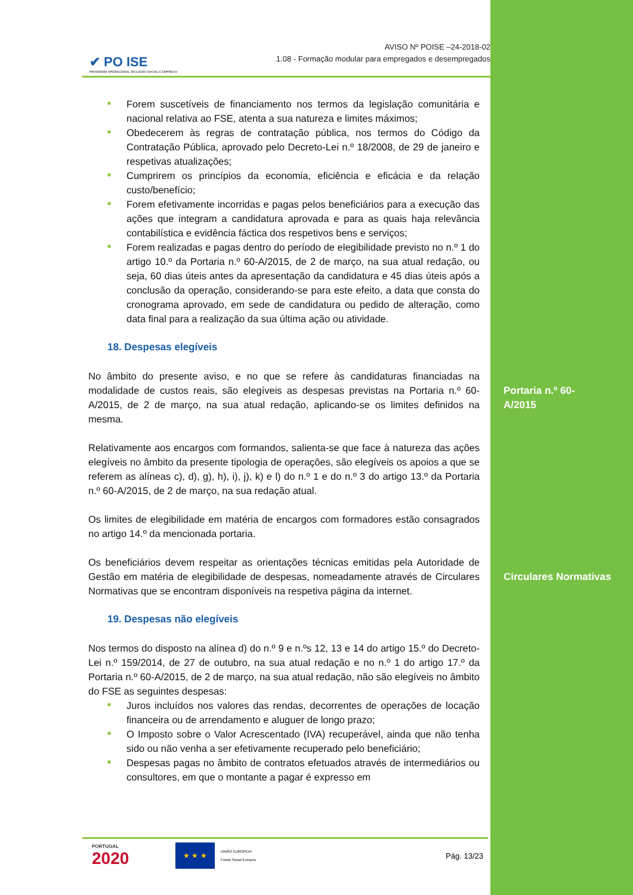✔ PO ISE
PROGRAMA OPERACIONAL INCLUSÃO SOCIAL E EMPREGO
AVISO Nº POISE –24-2018-02
1.08 - Formação modular para empregados e desempregados
■ Forem suscetíveis de financiamento nos termos da legislação comunitária e nacional relativa ao FSE, atenta a sua natureza e limites máximos;
■ Obedecerem às regras de contratação pública, nos termos do Código da Contratação Pública, aprovado pelo Decreto-Lei n.º 18/2008, de 29 de janeiro e respetivas atualizações;
■ Cumprirem os princípios da economia, eficiência e eficácia e da relação custo/benefício;
■ Forem efetivamente incorridas e pagas pelos beneficiários para a execução das ações que integram a candidatura aprovada e para as quais haja relevância contabilística e evidência fáctica dos respetivos bens e serviços;
■ Forem realizadas e pagas dentro do período de elegibilidade previsto no n.º 1 do artigo 10.º da Portaria n.º 60-A/2015, de 2 de março, na sua atual redação, ou seja, 60 dias úteis antes da apresentação da candidatura e 45 dias úteis após a conclusão da operação, considerando-se para este efeito, a data que consta do cronograma aprovado, em sede de candidatura ou pedido de alteração, como data final para a realização da sua última ação ou atividade.
18. Despesas elegíveis
No âmbito do presente aviso, e no que se refere às candidaturas financiadas na modalidade de custos reais, são elegíveis as despesas previstas na Portaria n.º 60-A/2015, de 2 de março, na sua atual redação, aplicando-se os limites definidos na mesma.
Relativamente aos encargos com formandos, salienta-se que face à natureza das ações elegíveis no âmbito da presente tipologia de operações, são elegíveis os apoios a que se referem as alíneas c), d), g), h), i), j), k) e l) do n.º 1 e do n.º 3 do artigo 13.º da Portaria n.º 60-A/2015, de 2 de março, na sua redação atual.
Os limites de elegibilidade em matéria de encargos com formadores estão consagrados no artigo 14.º da mencionada portaria.
Os beneficiários devem respeitar as orientações técnicas emitidas pela Autoridade de Gestão em matéria de elegibilidade de despesas, nomeadamente através de Circulares Normativas que se encontram disponíveis na respetiva página da internet.
19. Despesas não elegíveis
Nos termos do disposto na alínea d) do n.º 9 e n.ºs 12, 13 e 14 do artigo 15.º do Decreto-Lei n.º 159/2014, de 27 de outubro, na sua atual redação e no n.º 1 do artigo 17.º da Portaria n.º 60-A/2015, de 2 de março, na sua atual redação, não são elegíveis no âmbito do FSE as seguintes despesas:
■ Juros incluídos nos valores das rendas, decorrentes de operações de locação financeira ou de arrendamento e aluguer de longo prazo;
■ O Imposto sobre o Valor Acrescentado (IVA) recuperável, ainda que não tenha sido ou não venha a ser efetivamente recuperado pelo beneficiário;
■ Despesas pagas no âmbito de contratos efetuados através de intermediários ou consultores, em que o montante a pagar é expresso em
Portaria n.º 60-
A/2015
Circulares Normativas
PORTUGAL
2020
★ ★ ★
UNIÃO EUROPEIA
Fundo Social Europeu
Pág. 13/23